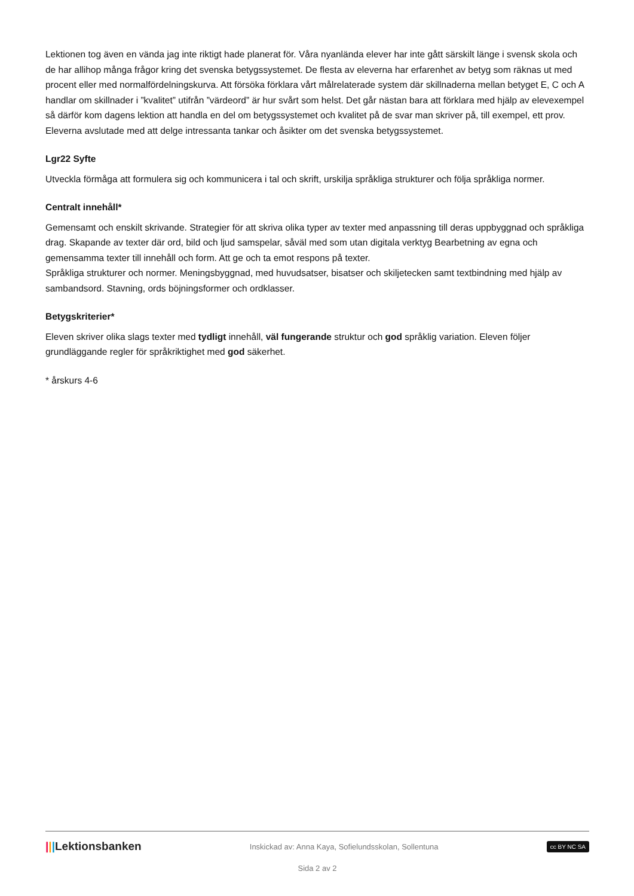Lektionen tog även en vända jag inte riktigt hade planerat för. Våra nyanlända elever har inte gått särskilt länge i svensk skola och de har allihop många frågor kring det svenska betygssystemet. De flesta av eleverna har erfarenhet av betyg som räknas ut med procent eller med normalfördelningskurva. Att försöka förklara vårt målrelaterade system där skillnaderna mellan betyget E, C och A handlar om skillnader i ”kvalitet” utifrån ”värdeord” är hur svårt som helst. Det går nästan bara att förklara med hjälp av elevexempel så därför kom dagens lektion att handla en del om betygssystemet och kvalitet på de svar man skriver på, till exempel, ett prov. Eleverna avslutade med att delge intressanta tankar och åsikter om det svenska betygssystemet.
Lgr22 Syfte
Utveckla förmåga att formulera sig och kommunicera i tal och skrift, urskilja språkliga strukturer och följa språkliga normer.
Centralt innehåll*
Gemensamt och enskilt skrivande. Strategier för att skriva olika typer av texter med anpassning till deras uppbyggnad och språkliga drag. Skapande av texter där ord, bild och ljud samspelar, såväl med som utan digitala verktyg Bearbetning av egna och gemensamma texter till innehåll och form. Att ge och ta emot respons på texter.
Språkliga strukturer och normer. Meningsbyggnad, med huvudsatser, bisatser och skiljetecken samt textbindning med hjälp av sambandsord. Stavning, ords böjningsformer och ordklasser.
Betygskriterier*
Eleven skriver olika slags texter med tydligt innehåll, väl fungerande struktur och god språklig variation. Eleven följer grundläggande regler för språkriktighet med god säkerhet.
* årskurs 4-6
|||Lektionsbanken Inskickad av: Anna Kaya, Sofielundsskolan, Sollentuna cc BY NC SA
Sida 2 av 2